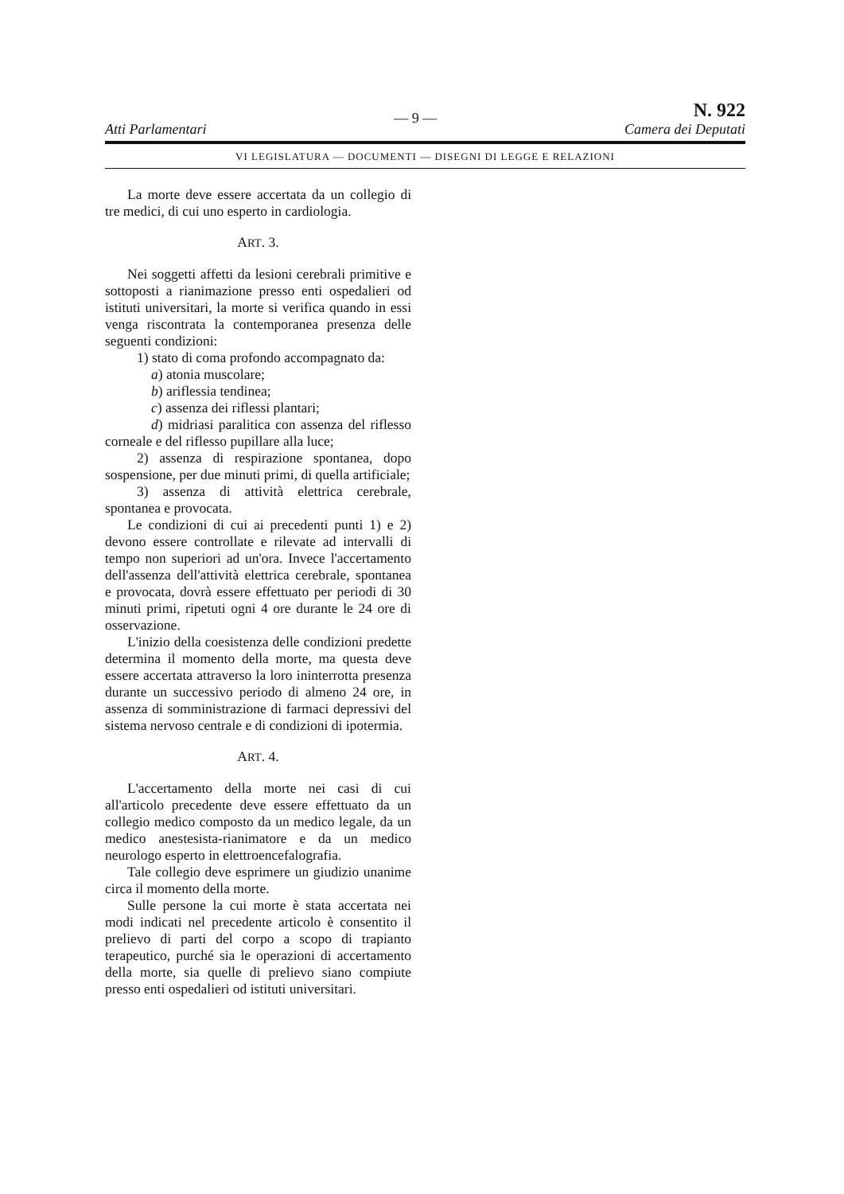Atti Parlamentari — 9 — N. 922
Camera dei Deputati
VI LEGISLATURA — DOCUMENTI — DISEGNI DI LEGGE E RELAZIONI
La morte deve essere accertata da un collegio di tre medici, di cui uno esperto in cardiologia.
ART. 3.
Nei soggetti affetti da lesioni cerebrali primitive e sottoposti a rianimazione presso enti ospedalieri od istituti universitari, la morte si verifica quando in essi venga riscontrata la contemporanea presenza delle seguenti condizioni:
1) stato di coma profondo accompagnato da:
a) atonia muscolare;
b) ariflessia tendinea;
c) assenza dei riflessi plantari;
d) midriasi paralitica con assenza del riflesso corneale e del riflesso pupillare alla luce;
2) assenza di respirazione spontanea, dopo sospensione, per due minuti primi, di quella artificiale;
3) assenza di attività elettrica cerebrale, spontanea e provocata.
Le condizioni di cui ai precedenti punti 1) e 2) devono essere controllate e rilevate ad intervalli di tempo non superiori ad un'ora. Invece l'accertamento dell'assenza dell'attività elettrica cerebrale, spontanea e provocata, dovrà essere effettuato per periodi di 30 minuti primi, ripetuti ogni 4 ore durante le 24 ore di osservazione.
L'inizio della coesistenza delle condizioni predette determina il momento della morte, ma questa deve essere accertata attraverso la loro ininterrotta presenza durante un successivo periodo di almeno 24 ore, in assenza di somministrazione di farmaci depressivi del sistema nervoso centrale e di condizioni di ipotermia.
ART. 4.
L'accertamento della morte nei casi di cui all'articolo precedente deve essere effettuato da un collegio medico composto da un medico legale, da un medico anestesista-rianimatore e da un medico neurologo esperto in elettroencefalografia.
Tale collegio deve esprimere un giudizio unanime circa il momento della morte.
Sulle persone la cui morte è stata accertata nei modi indicati nel precedente articolo è consentito il prelievo di parti del corpo a scopo di trapianto terapeutico, purché sia le operazioni di accertamento della morte, sia quelle di prelievo siano compiute presso enti ospedalieri od istituti universitari.